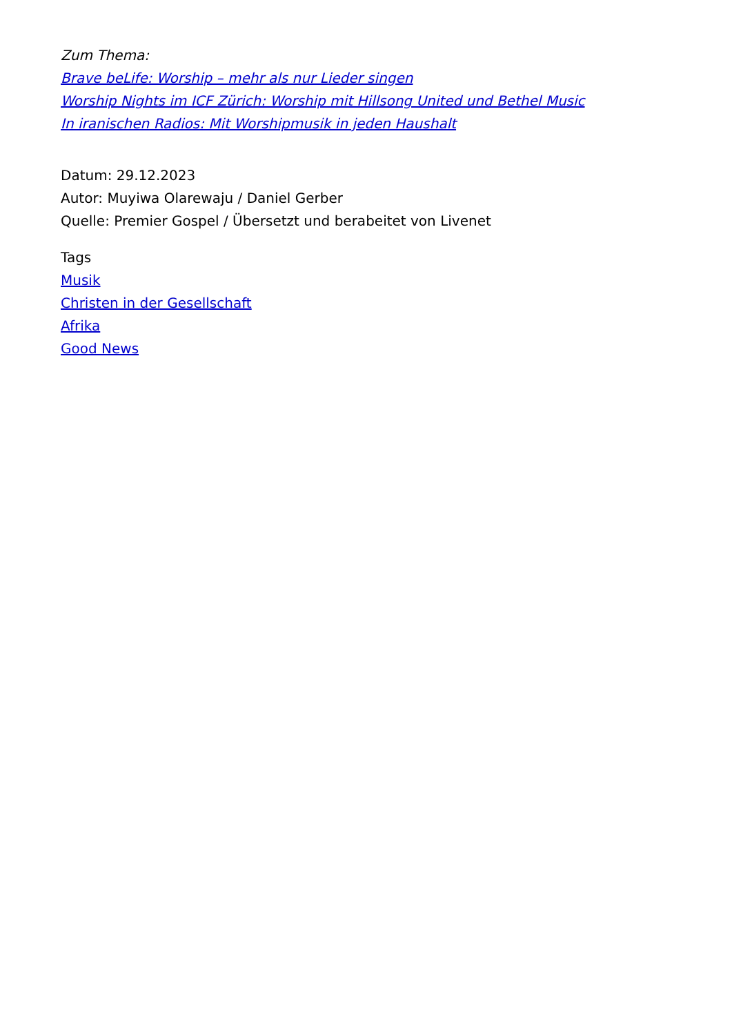Zum Thema:
Brave beLife: Worship – mehr als nur Lieder singen
Worship Nights im ICF Zürich: Worship mit Hillsong United und Bethel Music
In iranischen Radios: Mit Worshipmusik in jeden Haushalt
Datum: 29.12.2023
Autor: Muyiwa Olarewaju / Daniel Gerber
Quelle: Premier Gospel / Übersetzt und berabeitet von Livenet
Tags
Musik
Christen in der Gesellschaft
Afrika
Good News